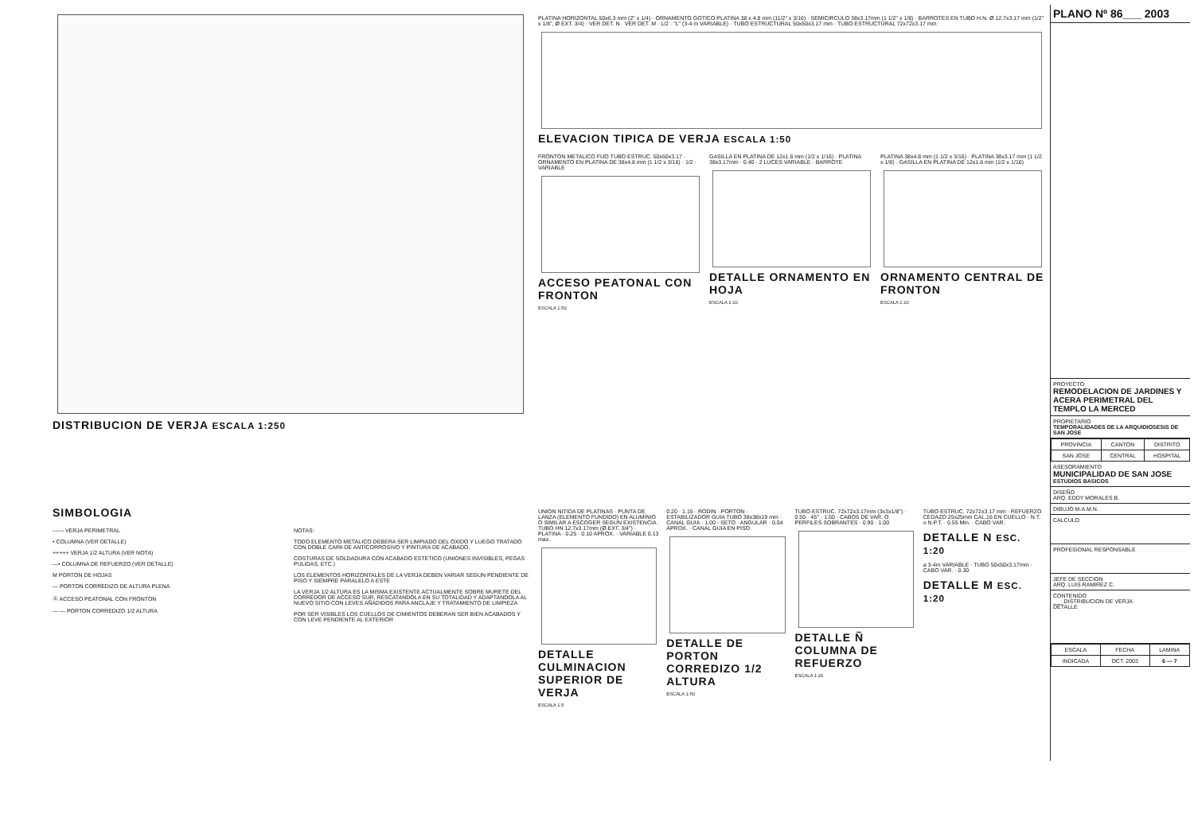DISTRIBUCION DE VERJA ESCALA 1:250
PLATINA HORIZONTAL 50x6.3 mm (2" x 1/4) · ORNAMENTO GOTICO PLATINA 38 x 4.8 mm (11/2" x 3/16) · SEMICIRCULO 38x3.17mm (1 1/2" x 1/8) · BARROTES EN TUBO H.N. Ø 12.7x3.17 mm (1/2" x 1/8", Ø EXT. 3/4) · VER DET. N · VER DET. M · L/2 · "L" (3-4 m VARIABLE) · TUBO ESTRUCTURAL 50x50x3.17 mm · TUBO ESTRUCTURAL 72x72x3.17 mm
ELEVACION TIPICA DE VERJA ESCALA 1:50
FRONTON METALICO FIJO TUBO ESTRUC. 50x50x3.17 · ORNAMENTO EN PLATINA DE 38x4.8 mm (1 1/2 x 3/16) · 1/2 · VARIABLE
ACCESO PEATONAL CON FRONTON
ESCALA 1:50
GASILLA EN PLATINA DE 12x1.6 mm (1/2 x 1/16) · PLATINA 38x3.17mm · 0.40 · 2 LUCES VARIABLE · BARROTE
DETALLE ORNAMENTO EN HOJA
ESCALA 1:10
PLATINA 38x4.8 mm (1 1/2 x 3/16) · PLATINA 38x3.17 mm (1 1/2 x 1/8) · GASILLA EN PLATINA DE 12x1.6 mm (1/2 x 1/16)
ORNAMENTO CENTRAL DE FRONTON
ESCALA 1:10
SIMBOLOGIA
------ VERJA PERIMETRAL
• COLUMNA (VER DETALLE)
+++++ VERJA 1/2 ALTURA (VER NOTA)
—• COLUMNA DE REFUERZO (VER DETALLE)
M PORTON DE HOJAS
— PORTON CORREDIZO DE ALTURA PLENA
Ⓐ ACCESO PEATONAL CON FRONTON
— — PORTON CORREDIZO 1/2 ALTURA
NOTAS:
TODO ELEMENTO METALICO DEBERA SER LIMPIADO DEL OXIDO Y LUEGO TRATADO CON DOBLE CAPA DE ANTICORROSIVO Y PINTURA DE ACABADO.
COSTURAS DE SOLDADURA CON ACABADO ESTETICO (UNIONES INVISIBLES, PEGAS PULIDAS, ETC.)
LOS ELEMENTOS HORIZONTALES DE LA VERJA DEBEN VARIAR SEGUN PENDIENTE DE PISO Y SIEMPRE PARALELO A ESTE
LA VERJA 1/2 ALTURA ES LA MISMA EXISTENTE ACTUALMENTE SOBRE MURETE DEL CORREDOR DE ACCESO SUR, RESCATANDOLA EN SU TOTALIDAD Y ADAPTANDOLA AL NUEVO SITIO CON LEVES AÑADIDOS PARA ANCLAJE Y TRATAMIENTO DE LIMPIEZA
POR SER VISIBLES LOS CUELLOS DE CIMIENTOS DEBERAN SER BIEN ACABADOS Y CON LEVE PENDIENTE AL EXTERIOR
UNION NITIDA DE PLATINAS · PUNTA DE LANZA (ELEMENTO FUNDIDO) EN ALUMINIO O SIMILAR A ESCOGER SEGUN EXISTENCIA · TUBO HN 12.7x3.17mm (Ø EXT. 3/4") · PLATINA · 0.25 · 0.10 APROX. · VARIABLE 0.13 max.
DETALLE CULMINACION SUPERIOR DE VERJA
ESCALA 1:5
0.20 · 1.15 · RODIN · PORTON · ESTABILIZADOR GUIA TUBO 38x38x19 mm · CANAL GUIA · 1.00 · SETO · ANGULAR · 0.04 APROX. · CANAL GUIA EN PISO
DETALLE DE PORTON CORREDIZO 1/2 ALTURA
ESCALA 1:50
TUBO ESTRUC. 72x72x3.17mm (3x3x1/8") · 0.50 · 45° · 1.50 · CABOS DE VAR. O PERFILES SOBRANTES · 0.90 · 1.00
DETALLE Ñ COLUMNA DE REFUERZO
ESCALA 1:20
TUBO ESTRUC. 72x72x3.17 mm · REFUERZO CEDAZO 25x25mm CAL.16 EN CUELLO · N.T. o N.P.T. · 0.55 Min. · CABO VAR.
DETALLE N ESC. 1:20
a 3-4m VARIABLE · TUBO 50x50x3.17mm · CABO VAR. · 0.30
DETALLE M ESC. 1:20
PLANO Nº 86___ 2003
PROYECTO
REMODELACION DE JARDINES Y ACERA PERIMETRAL DEL TEMPLO LA MERCED
PROPIETARIO
TEMPORALIDADES DE LA ARQUIDIOSESIS DE SAN JOSE
| PROVINCIA | CANTON | DISTRITO |
| SAN JOSE | CENTRAL | HOSPITAL |
ASESORAMIENTO
MUNICIPALIDAD DE SAN JOSE
ESTUDIOS BASICOS
DISEÑO
ARQ. EDDY MORALES B.
DIBUJO M.A.M.N.
CALCULO
PROFESIONAL RESPONSABLE
JEFE DE SECCION
ARQ. LUIS RAMIREZ C.
CONTENIDO
___ DISTRIBUCION DE VERJA
DETALLE
| ESCALA | FECHA | LAMINA |
| INDICADA | OCT. 2003 | 6 — 7 |